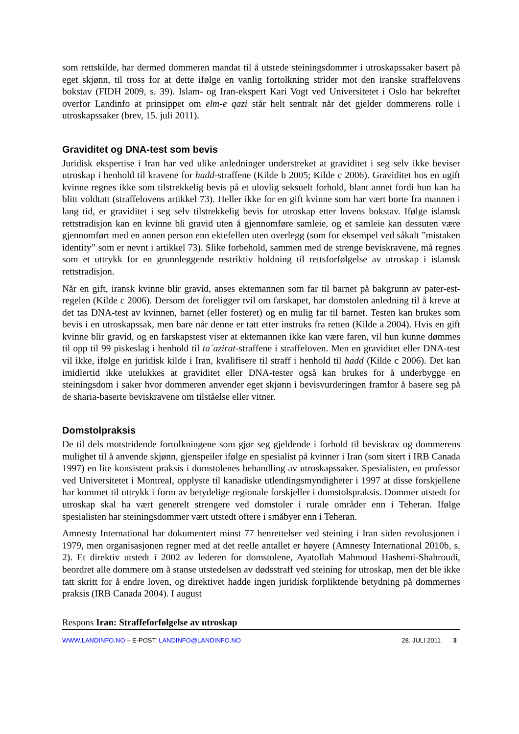som rettskilde, har dermed dommeren mandat til å utstede steiningsdommer i utroskapssaker basert på eget skjønn, til tross for at dette ifølge en vanlig fortolkning strider mot den iranske straffelovens bokstav (FIDH 2009, s. 39). Islam- og Iran-ekspert Kari Vogt ved Universitetet i Oslo har bekreftet overfor Landinfo at prinsippet om elm-e qazi står helt sentralt når det gjelder dommerens rolle i utroskapssaker (brev, 15. juli 2011).
Graviditet og DNA-test som bevis
Juridisk ekspertise i Iran har ved ulike anledninger understreket at graviditet i seg selv ikke beviser utroskap i henhold til kravene for hadd-straffene (Kilde b 2005; Kilde c 2006). Graviditet hos en ugift kvinne regnes ikke som tilstrekkelig bevis på et ulovlig seksuelt forhold, blant annet fordi hun kan ha blitt voldtatt (straffelovens artikkel 73). Heller ikke for en gift kvinne som har vært borte fra mannen i lang tid, er graviditet i seg selv tilstrekkelig bevis for utroskap etter lovens bokstav. Ifølge islamsk rettstradisjon kan en kvinne bli gravid uten å gjennomføre samleie, og et samleie kan dessuten være gjennomført med en annen person enn ektefellen uten overlegg (som for eksempel ved såkalt ”mistaken identity” som er nevnt i artikkel 73). Slike forbehold, sammen med de strenge beviskravene, må regnes som et uttrykk for en grunnleggende restriktiv holdning til rettsforfølgelse av utroskap i islamsk rettstradisjon.
Når en gift, iransk kvinne blir gravid, anses ektemannen som far til barnet på bakgrunn av pater-est-regelen (Kilde c 2006). Dersom det foreligger tvil om farskapet, har domstolen anledning til å kreve at det tas DNA-test av kvinnen, barnet (eller fosteret) og en mulig far til barnet. Testen kan brukes som bevis i en utroskapssak, men bare når denne er tatt etter instruks fra retten (Kilde a 2004). Hvis en gift kvinne blir gravid, og en farskapstest viser at ektemannen ikke kan være faren, vil hun kunne dømmes til opp til 99 piskeslag i henhold til ta´azirat-straffene i straffeloven. Men en graviditet eller DNA-test vil ikke, ifølge en juridisk kilde i Iran, kvalifisere til straff i henhold til hadd (Kilde c 2006). Det kan imidlertid ikke utelukkes at graviditet eller DNA-tester også kan brukes for å underbygge en steiningsdom i saker hvor dommeren anvender eget skjønn i bevisvurderingen framfor å basere seg på de sharia-baserte beviskravene om tilståelse eller vitner.
Domstolpraksis
De til dels motstridende fortolkningene som gjør seg gjeldende i forhold til beviskrav og dommerens mulighet til å anvende skjønn, gjenspeiler ifølge en spesialist på kvinner i Iran (som sitert i IRB Canada 1997) en lite konsistent praksis i domstolenes behandling av utroskapssaker. Spesialisten, en professor ved Universitetet i Montreal, opplyste til kanadiske utlendingsmyndigheter i 1997 at disse forskjellene har kommet til uttrykk i form av betydelige regionale forskjeller i domstolspraksis. Dommer utstedt for utroskap skal ha vært generelt strengere ved domstoler i rurale områder enn i Teheran. Ifølge spesialisten har steiningsdommer vært utstedt oftere i småbyer enn i Teheran.
Amnesty International har dokumentert minst 77 henrettelser ved steining i Iran siden revolusjonen i 1979, men organisasjonen regner med at det reelle antallet er høyere (Amnesty International 2010b, s. 2). Et direktiv utstedt i 2002 av lederen for domstolene, Ayatollah Mahmoud Hashemi-Shahroudi, beordret alle dommere om å stanse utstedelsen av dødsstraff ved steining for utroskap, men det ble ikke tatt skritt for å endre loven, og direktivet hadde ingen juridisk forpliktende betydning på dommernes praksis (IRB Canada 2004). I august
Respons Iran: Straffeforfølgelse av utroskap
WWW.LANDINFO.NO – E-POST: LANDINFO@LANDINFO.NO 28. JULI 2011 3